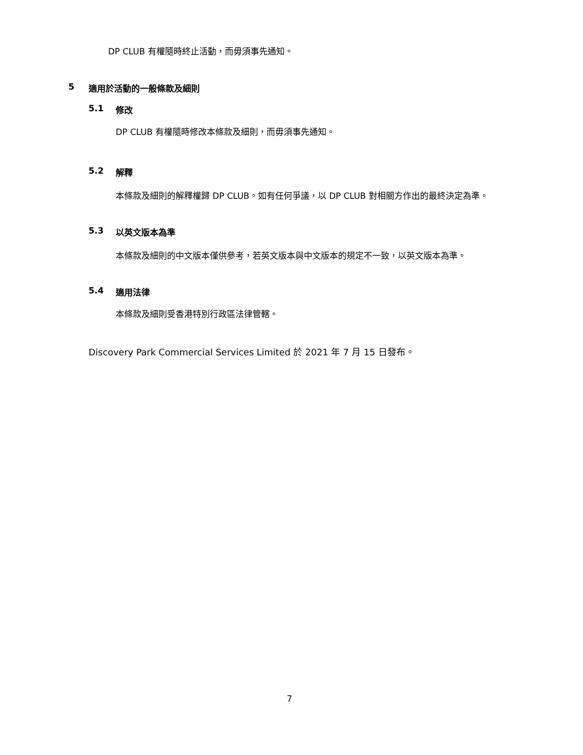DP CLUB 有權隨時終止活動，而毋須事先通知。
5 適用於活動的一般條款及細則
5.1 修改
DP CLUB 有權隨時修改本條款及細則，而毋須事先通知。
5.2 解釋
本條款及細則的解釋權歸 DP CLUB。如有任何爭議，以 DP CLUB 對相關方作出的最終決定為準。
5.3 以英文版本為準
本條款及細則的中文版本僅供參考，若英文版本與中文版本的規定不一致，以英文版本為準。
5.4 適用法律
本條款及細則受香港特別行政區法律管轄。
Discovery Park Commercial Services Limited 於 2021 年 7 月 15 日發布。
7